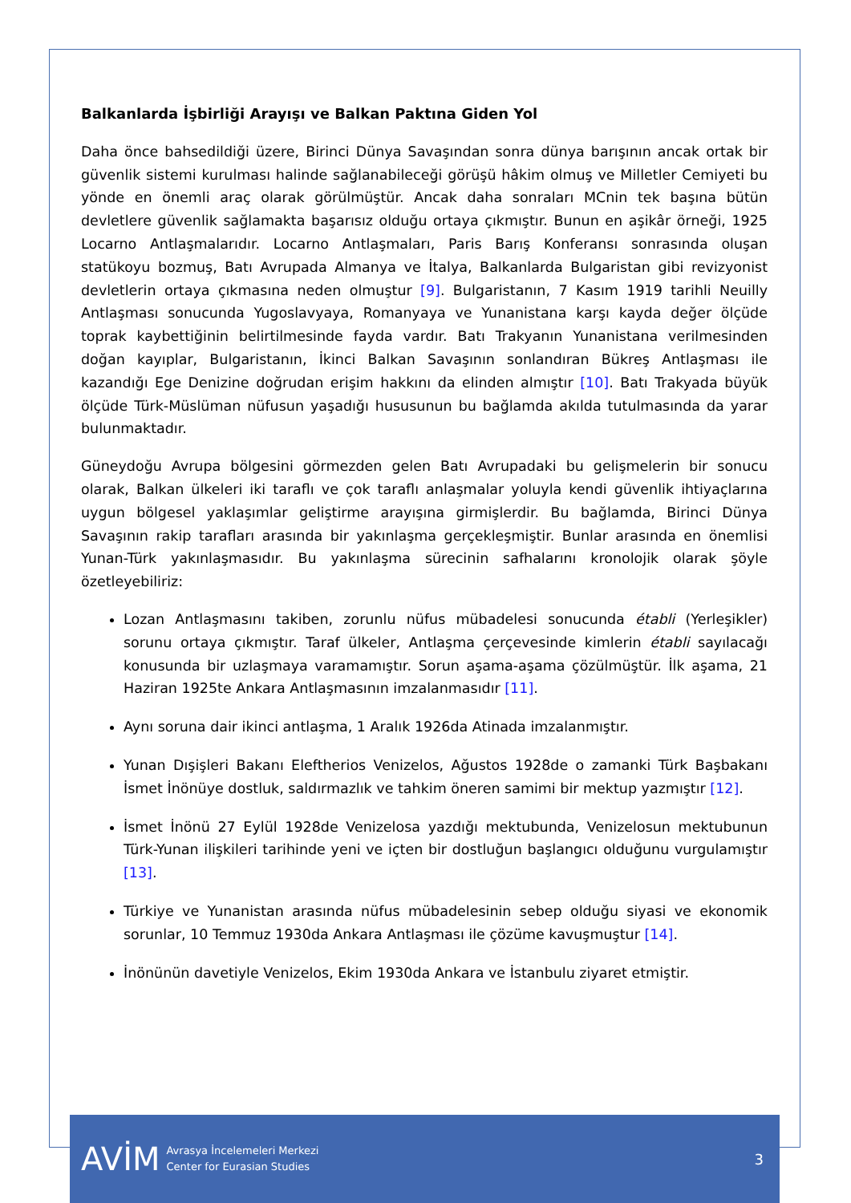Balkanlarda İşbirliği Arayışı ve Balkan Paktına Giden Yol
Daha önce bahsedildiği üzere, Birinci Dünya Savaşından sonra dünya barışının ancak ortak bir güvenlik sistemi kurulması halinde sağlanabileceği görüşü hâkim olmuş ve Milletler Cemiyeti bu yönde en önemli araç olarak görülmüştür. Ancak daha sonraları MCnin tek başına bütün devletlere güvenlik sağlamakta başarısız olduğu ortaya çıkmıştır. Bunun en aşikâr örneği, 1925 Locarno Antlaşmalarıdır. Locarno Antlaşmaları, Paris Barış Konferansı sonrasında oluşan statükoyu bozmuş, Batı Avrupada Almanya ve İtalya, Balkanlarda Bulgaristan gibi revizyonist devletlerin ortaya çıkmasına neden olmuştur [9]. Bulgaristanın, 7 Kasım 1919 tarihli Neuilly Antlaşması sonucunda Yugoslavyaya, Romanyaya ve Yunanistana karşı kayda değer ölçüde toprak kaybettiğinin belirtilmesinde fayda vardır. Batı Trakyanın Yunanistana verilmesinden doğan kayıplar, Bulgaristanın, İkinci Balkan Savaşının sonlandıran Bükreş Antlaşması ile kazandığı Ege Denizine doğrudan erişim hakkını da elinden almıştır [10]. Batı Trakyada büyük ölçüde Türk-Müslüman nüfusun yaşadığı hususunun bu bağlamda akılda tutulmasında da yarar bulunmaktadır.
Güneydoğu Avrupa bölgesini görmezden gelen Batı Avrupadaki bu gelişmelerin bir sonucu olarak, Balkan ülkeleri iki taraflı ve çok taraflı anlaşmalar yoluyla kendi güvenlik ihtiyaçlarına uygun bölgesel yaklaşımlar geliştirme arayışına girmişlerdir. Bu bağlamda, Birinci Dünya Savaşının rakip tarafları arasında bir yakınlaşma gerçekleşmiştir. Bunlar arasında en önemlisi Yunan-Türk yakınlaşmasıdır. Bu yakınlaşma sürecinin safhalarını kronolojik olarak şöyle özetleyebiliriz:
Lozan Antlaşmasını takiben, zorunlu nüfus mübadelesi sonucunda établi (Yerleşikler) sorunu ortaya çıkmıştır. Taraf ülkeler, Antlaşma çerçevesinde kimlerin établi sayılacağı konusunda bir uzlaşmaya varamamıştır. Sorun aşama-aşama çözülmüştür. İlk aşama, 21 Haziran 1925te Ankara Antlaşmasının imzalanmasıdır [11].
Aynı soruna dair ikinci antlaşma, 1 Aralık 1926da Atinada imzalanmıştır.
Yunan Dışişleri Bakanı Eleftherios Venizelos, Ağustos 1928de o zamanki Türk Başbakanı İsmet İnönüye dostluk, saldırmazlık ve tahkim öneren samimi bir mektup yazmıştır [12].
İsmet İnönü 27 Eylül 1928de Venizelosa yazdığı mektubunda, Venizelosun mektubunun Türk-Yunan ilişkileri tarihinde yeni ve içten bir dostluğun başlangıcı olduğunu vurgulamıştır [13].
Türkiye ve Yunanistan arasında nüfus mübadelesinin sebep olduğu siyasi ve ekonomik sorunlar, 10 Temmuz 1930da Ankara Antlaşması ile çözüme kavuşmuştur [14].
İnönünün davetiyle Venizelos, Ekim 1930da Ankara ve İstanbulu ziyaret etmiştir.
AVİM Avrasya İncelemeleri Merkezi
Center for Eurasian Studies 3